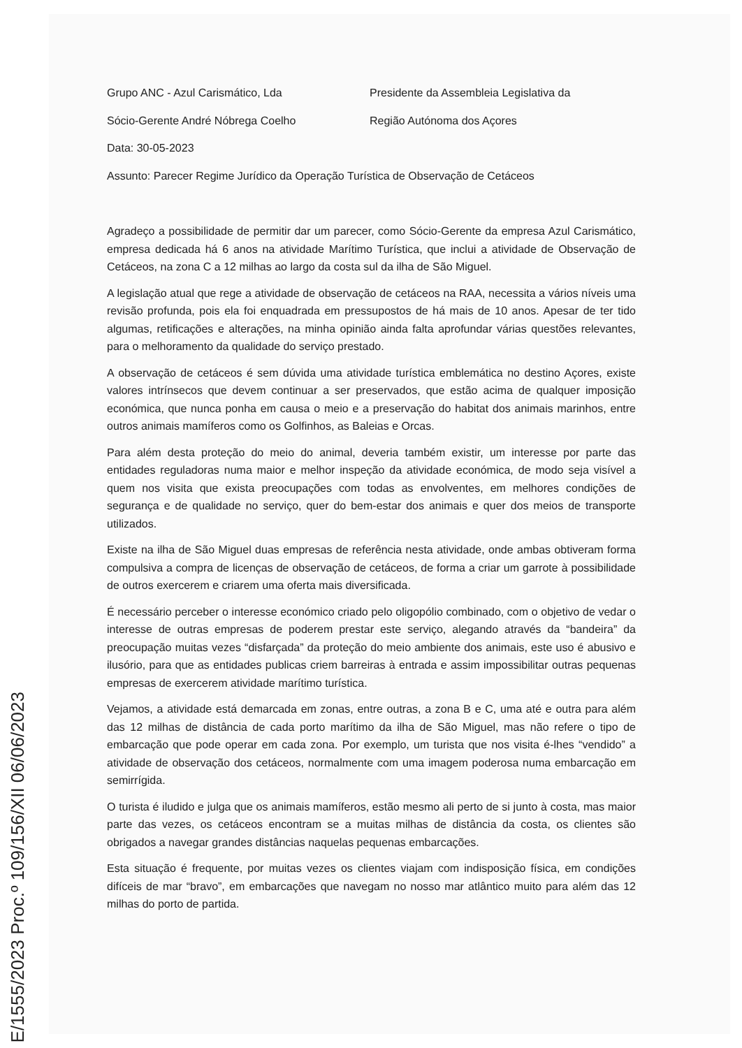Grupo ANC - Azul Carismático, Lda Presidente da Assembleia Legislativa da
Sócio-Gerente André Nóbrega Coelho Região Autónoma dos Açores
Data: 30-05-2023
Assunto: Parecer Regime Jurídico da Operação Turística de Observação de Cetáceos
Agradeço a possibilidade de permitir dar um parecer, como Sócio-Gerente da empresa Azul Carismático, empresa dedicada há 6 anos na atividade Marítimo Turística, que inclui a atividade de Observação de Cetáceos, na zona C a 12 milhas ao largo da costa sul da ilha de São Miguel.
A legislação atual que rege a atividade de observação de cetáceos na RAA, necessita a vários níveis uma revisão profunda, pois ela foi enquadrada em pressupostos de há mais de 10 anos. Apesar de ter tido algumas, retificações e alterações, na minha opinião ainda falta aprofundar várias questões relevantes, para o melhoramento da qualidade do serviço prestado.
A observação de cetáceos é sem dúvida uma atividade turística emblemática no destino Açores, existe valores intrínsecos que devem continuar a ser preservados, que estão acima de qualquer imposição económica, que nunca ponha em causa o meio e a preservação do habitat dos animais marinhos, entre outros animais mamíferos como os Golfinhos, as Baleias e Orcas.
Para além desta proteção do meio do animal, deveria também existir, um interesse por parte das entidades reguladoras numa maior e melhor inspeção da atividade económica, de modo seja visível a quem nos visita que exista preocupações com todas as envolventes, em melhores condições de segurança e de qualidade no serviço, quer do bem-estar dos animais e quer dos meios de transporte utilizados.
Existe na ilha de São Miguel duas empresas de referência nesta atividade, onde ambas obtiveram forma compulsiva a compra de licenças de observação de cetáceos, de forma a criar um garrote à possibilidade de outros exercerem e criarem uma oferta mais diversificada.
É necessário perceber o interesse económico criado pelo oligopólio combinado, com o objetivo de vedar o interesse de outras empresas de poderem prestar este serviço, alegando através da “bandeira” da preocupação muitas vezes “disfarçada” da proteção do meio ambiente dos animais, este uso é abusivo e ilusório, para que as entidades publicas criem barreiras à entrada e assim impossibilitar outras pequenas empresas de exercerem atividade marítimo turística.
Vejamos, a atividade está demarcada em zonas, entre outras, a zona B e C, uma até e outra para além das 12 milhas de distância de cada porto marítimo da ilha de São Miguel, mas não refere o tipo de embarcação que pode operar em cada zona. Por exemplo, um turista que nos visita é-lhes “vendido” a atividade de observação dos cetáceos, normalmente com uma imagem poderosa numa embarcação em semirrígida.
O turista é iludido e julga que os animais mamíferos, estão mesmo ali perto de si junto à costa, mas maior parte das vezes, os cetáceos encontram se a muitas milhas de distância da costa, os clientes são obrigados a navegar grandes distâncias naquelas pequenas embarcações.
Esta situação é frequente, por muitas vezes os clientes viajam com indisposição física, em condições difíceis de mar “bravo”, em embarcações que navegam no nosso mar atlântico muito para além das 12 milhas do porto de partida.
E/1555/2023 Proc.º 109/156/XII 06/06/2023